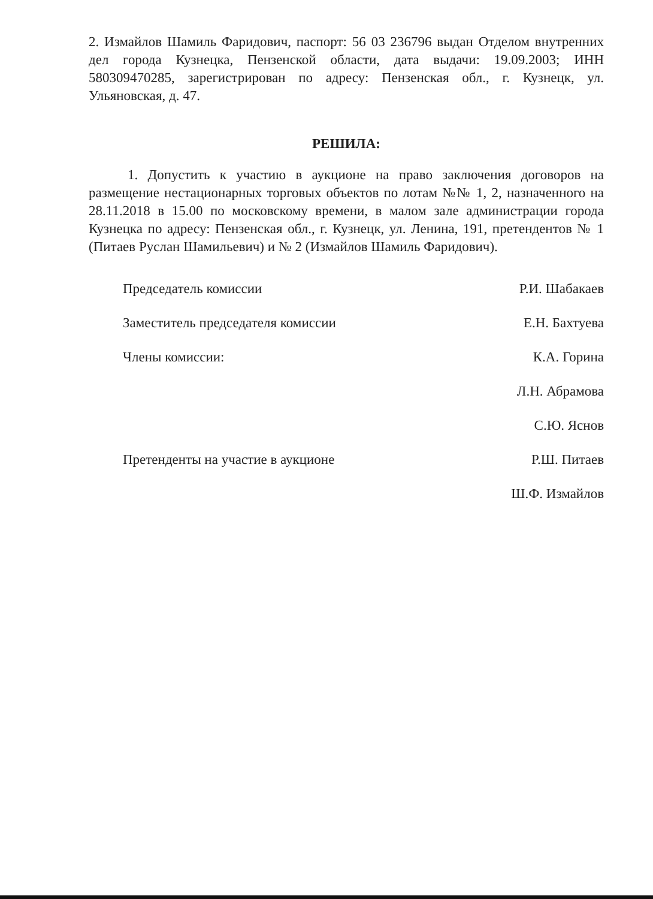2. Измайлов Шамиль Фаридович, паспорт: 56 03 236796 выдан Отделом внутренних дел города Кузнецка, Пензенской области, дата выдачи: 19.09.2003; ИНН 580309470285, зарегистрирован по адресу: Пензенская обл., г. Кузнецк, ул. Ульяновская, д. 47.
РЕШИЛА:
1. Допустить к участию в аукционе на право заключения договоров на размещение нестационарных торговых объектов по лотам №№ 1, 2, назначенного на 28.11.2018 в 15.00 по московскому времени, в малом зале администрации города Кузнецка по адресу: Пензенская обл., г. Кузнецк, ул. Ленина, 191, претендентов № 1 (Питаев Руслан Шамильевич) и № 2 (Измайлов Шамиль Фаридович).
Председатель комиссии Р.И. Шабакаев
Заместитель председателя комиссии Е.Н. Бахтуева
Члены комиссии: К.А. Горина
Л.Н. Абрамова
С.Ю. Яснов
Претенденты на участие в аукционе Р.Ш. Питаев
Ш.Ф. Измайлов